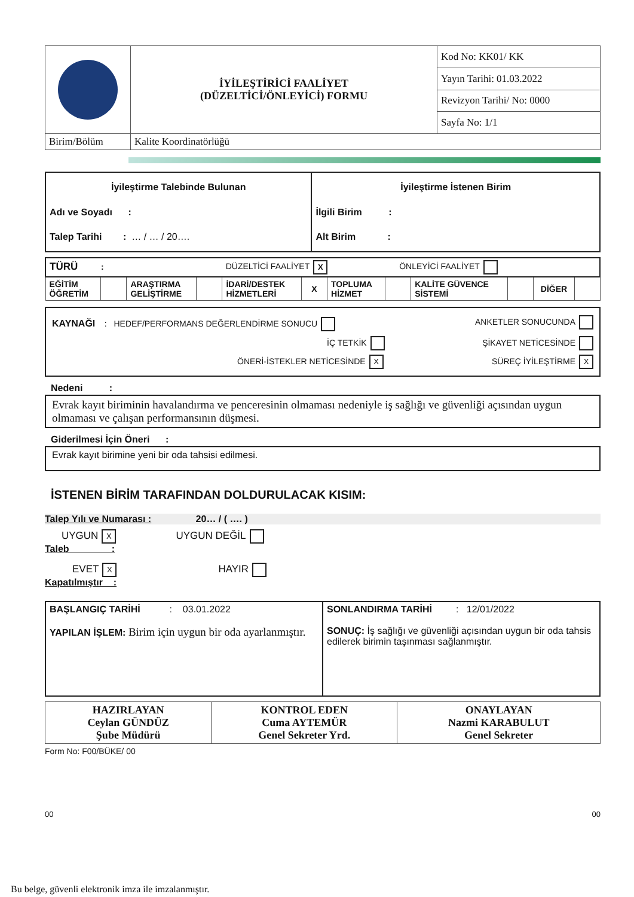| | İYİLEŞTİRİCİ FAALİYET (DÜZELTİCİ/ÖNLEYİCİ) FORMU | Kod No: KK01/ KK |
| | | Yayın Tarihi: 01.03.2022 |
| | | Revizyon Tarihi/ No: 0000 |
| | | Sayfa No: 1/1 |
| Birim/Bölüm | Kalite Koordinatörlüğü | |
| İyileştirme Talebinde Bulunan Adı ve Soyadı : Talep Tarihi : … / … / 20…. | İyileştirme İstenen Birim İlgili Birim : Alt Birim : |
| TÜRÜ : DÜZELTİCİ FAALİYET X ÖNLEYİCİ FAALİYET | | | | | | | | | | | |
| EĞİTİM ÖĞRETİM | | ARAŞTIRMA GELİŞTİRME | | İDARİ/DESTEK HİZMETLERİ | X | TOPLUMA HİZMET | | KALİTE GÜVENCE SİSTEMİ | | DİĞER | |
KAYNAĞI : HEDEF/PERFORMANS DEĞERLENDİRME SONUCU ANKETLER SONUCUNDA
İÇ TETKİK ŞİKAYET NETİCESİNDE
ÖNERİ-İSTEKLER NETİCESİNDE X SÜREÇ İYİLEŞTİRME X
Nedeni :
Evrak kayıt biriminin havalandırma ve penceresinin olmaması nedeniyle iş sağlığı ve güvenliği açısından uygun olmaması ve çalışan performansının düşmesi.
Giderilmesi İçin Öneri :
Evrak kayıt birimine yeni bir oda tahsisi edilmesi.
İSTENEN BİRİM TARAFINDAN DOLDURULACAK KISIM:
Talep Yılı ve Numarası : 20… / ( …. )
UYGUN X UYGUN DEĞİL
Taleb :
EVET X HAYIR
Kapatılmıştır :
| BAŞLANGIÇ TARİHİ : 03.01.2022 YAPILAN İŞLEM: Birim için uygun bir oda ayarlanmıştır. | SONLANDIRMA TARİHİ : 12/01/2022 SONUÇ: İş sağlığı ve güvenliği açısından uygun bir oda tahsis edilerek birimin taşınması sağlanmıştır. |
| HAZIRLAYAN Ceylan GÜNDÜZ Şube Müdürü | KONTROL EDEN Cuma AYTEMÜR Genel Sekreter Yrd. | ONAYLAYAN Nazmi KARABULUT Genel Sekreter |
Form No: F00/BÜKE/ 00
00 00
Bu belge, güvenli elektronik imza ile imzalanmıştır.